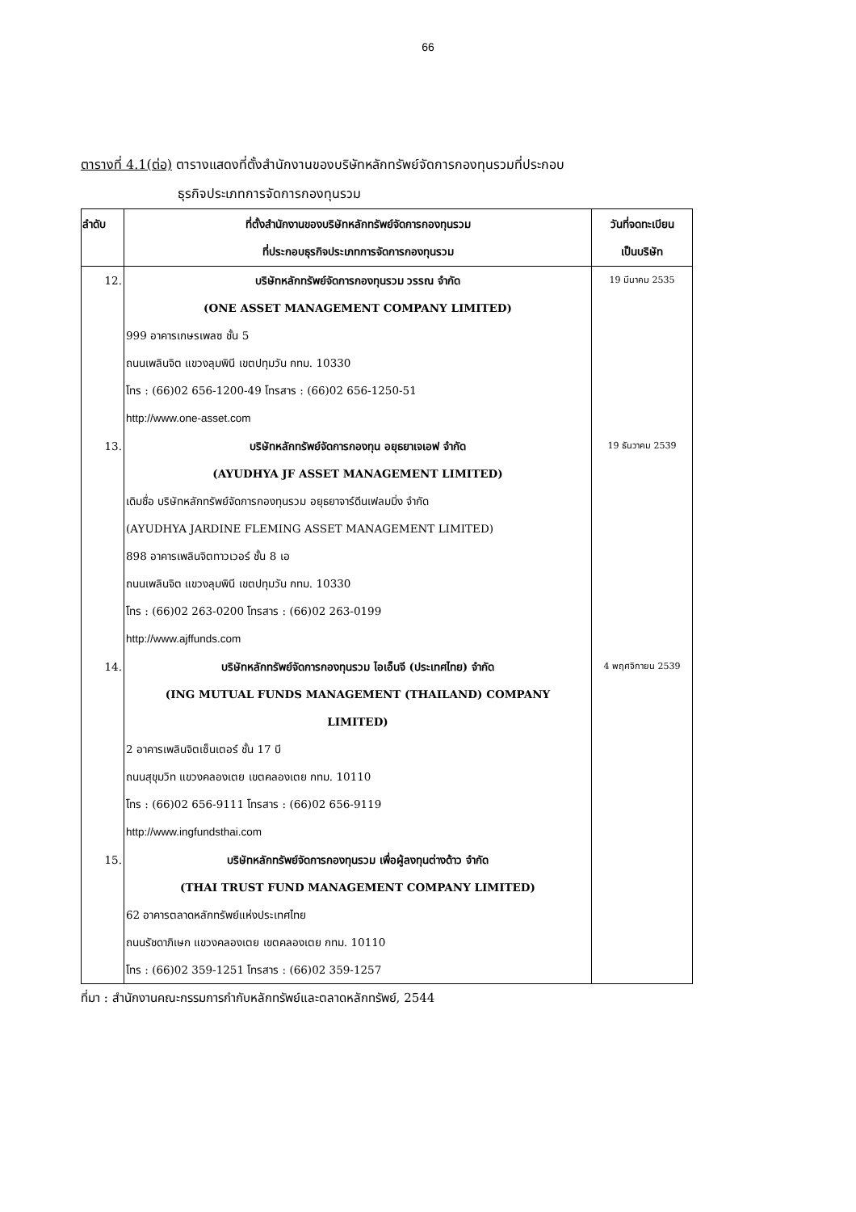66
ตารางที่ 4.1(ต่อ) ตารางแสดงที่ตั้งสำนักงานของบริษัทหลักทรัพย์จัดการกองทุนรวมที่ประกอบ
ธุรกิจประเภทการจัดการกองทุนรวม
| ลำดับ | ที่ตั้งสำนักงานของบริษัทหลักทรัพย์จัดการกองทุนรวม ที่ประกอบธุรกิจประเภทการจัดการกองทุนรวม | วันที่จดทะเบียน เป็นบริษัท |
| --- | --- | --- |
| 12. | บริษัทหลักทรัพย์จัดการกองทุนรวม วรรณ จำกัด (ONE ASSET MANAGEMENT COMPANY LIMITED) 999 อาคารเกษรเพลซ ชั้น 5 ถนนเพลินจิต แขวงลุมพินี เขตปทุมวัน กทม. 10330 โทร : (66)02 656-1200-49 โทรสาร : (66)02 656-1250-51 http://www.one-asset.com | 19 มีนาคม 2535 |
| 13. | บริษัทหลักทรัพย์จัดการกองทุน อยุธยาเจเอฟ จำกัด (AYUDHYA JF ASSET MANAGEMENT LIMITED) เดิมชื่อ บริษัทหลักทรัพย์จัดการกองทุนรวม อยุธยาจาร์ดีนเฟลมมิ่ง จำกัด (AYUDHYA JARDINE FLEMING ASSET MANAGEMENT LIMITED) 898 อาคารเพลินจิตทาวเวอร์ ชั้น 8 เอ ถนนเพลินจิต แขวงลุมพินี เขตปทุมวัน กทม. 10330 โทร : (66)02 263-0200 โทรสาร : (66)02 263-0199 http://www.ajffunds.com | 19 ธันวาคม 2539 |
| 14. | บริษัทหลักทรัพย์จัดการกองทุนรวม ไอเอ็นจี (ประเทศไทย) จำกัด (ING MUTUAL FUNDS MANAGEMENT (THAILAND) COMPANY LIMITED) 2 อาคารเพลินจิตเซ็นเตอร์ ชั้น 17 บี ถนนสุขุมวิท แขวงคลองเตย เขตคลองเตย กทม. 10110 โทร : (66)02 656-9111 โทรสาร : (66)02 656-9119 http://www.ingfundsthai.com | 4 พฤศจิกายน 2539 |
| 15. | บริษัทหลักทรัพย์จัดการกองทุนรวม เพื่อผู้ลงทุนต่างด้าว จำกัด (THAI TRUST FUND MANAGEMENT COMPANY LIMITED) 62 อาคารตลาดหลักทรัพย์แห่งประเทศไทย ถนนรัชดาภิเษก แขวงคลองเตย เขตคลองเตย กทม. 10110 โทร : (66)02 359-1251 โทรสาร : (66)02 359-1257 | |
ที่มา : สำนักงานคณะกรรมการกำกับหลักทรัพย์และตลาดหลักทรัพย์, 2544